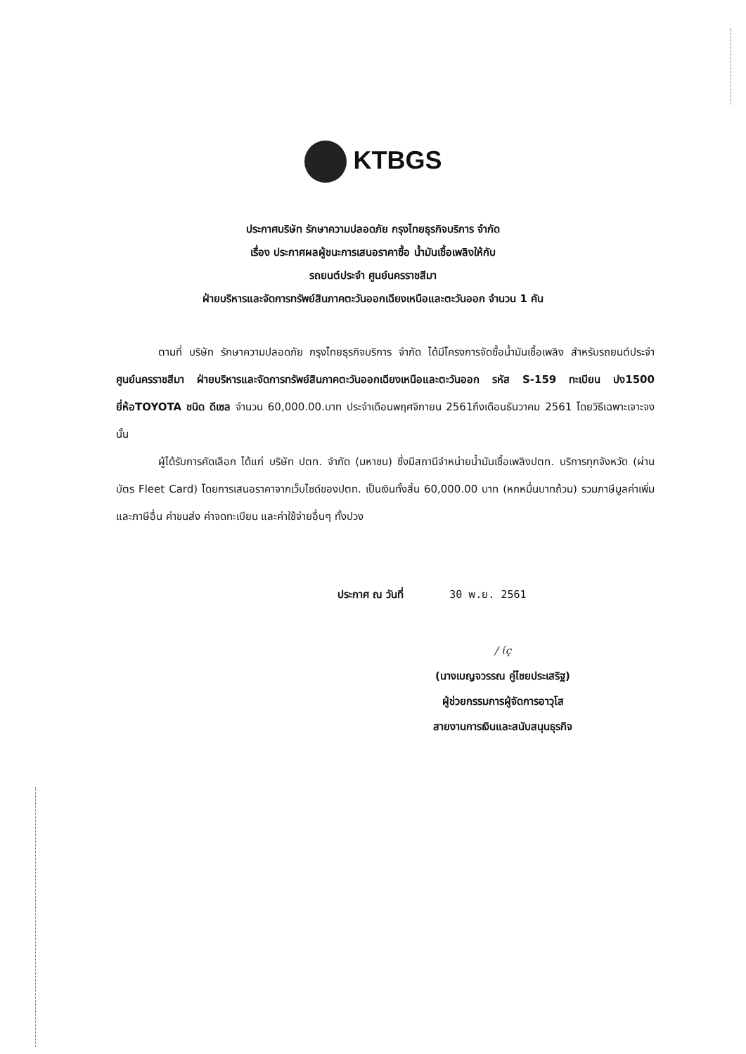KTBGS
ประกาศบริษัท รักษาความปลอดภัย กรุงไทยธุรกิจบริการ จำกัด
เรื่อง ประกาศผลผู้ชนะการเสนอราคาซื้อ น้ำมันเชื้อเพลิงให้กับ
รถยนต์ประจำ ศูนย์นครราชสีมา
ฝ่ายบริหารและจัดการทรัพย์สินภาคตะวันออกเฉียงเหนือและตะวันออก จำนวน 1 คัน
ตามที่ บริษัท รักษาความปลอดภัย กรุงไทยธุรกิจบริการ จำกัด ได้มีโครงการจัดซื้อน้ำมันเชื้อเพลิง สำหรับรถยนต์ประจำ ศูนย์นครราชสีมา ฝ่ายบริหารและจัดการทรัพย์สินภาคตะวันออกเฉียงเหนือและตะวันออก รหัส S-159 ทะเบียน ปง1500 ยี่ห้อTOYOTA ชนิด ดีเซล จำนวน 60,000.00.บาท ประจำเดือนพฤศจิกายน 2561ถึงเดือนธันวาคม 2561 โดยวิธีเฉพาะเจาะจง นั้น
ผู้ได้รับการคัดเลือก ได้แก่ บริษัท ปตท. จำกัด (มหาชน) ซึ่งมีสถานีจำหน่ายน้ำมันเชื้อเพลิงปตท. บริการทุกจังหวัด (ผ่านบัตร Fleet Card) โดยการเสนอราคาจากเว็บไซด์ของปตท. เป็นเงินทั้งสิ้น 60,000.00 บาท (หกหมื่นบาทถ้วน) รวมภาษีมูลค่าเพิ่มและภาษีอื่น ค่าขนส่ง ค่าจดทะเบียน และค่าใช้จ่ายอื่นๆ ทั้งปวง
ประกาศ ณ วันที่ 30 พ.ย. 2561
/ ɩ́ç
(นางเบญจวรรณ คู่ไชยประเสริฐ)
ผู้ช่วยกรรมการผู้จัดการอาวุโส
สายงานการเงินและสนับสนุนธุรกิจ